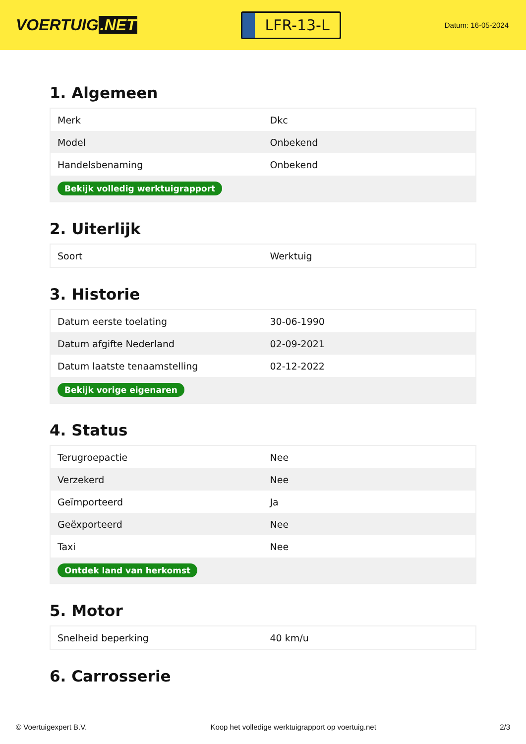VOERTUIG.NET
LFR-13-L
Datum: 16-05-2024
1. Algemeen
| Merk | Dkc |
| Model | Onbekend |
| Handelsbenaming | Onbekend |
| Bekijk volledig werktuigrapport | |
2. Uiterlijk
| Soort | Werktuig |
3. Historie
| Datum eerste toelating | 30-06-1990 |
| Datum afgifte Nederland | 02-09-2021 |
| Datum laatste tenaamstelling | 02-12-2022 |
| Bekijk vorige eigenaren | |
4. Status
| Terugroepactie | Nee |
| Verzekerd | Nee |
| Geïmporteerd | Ja |
| Geëxporteerd | Nee |
| Taxi | Nee |
| Ontdek land van herkomst | |
5. Motor
| Snelheid beperking | 40 km/u |
6. Carrosserie
© Voertuigexpert B.V. Koop het volledige werktuigrapport op voertuig.net 2/3